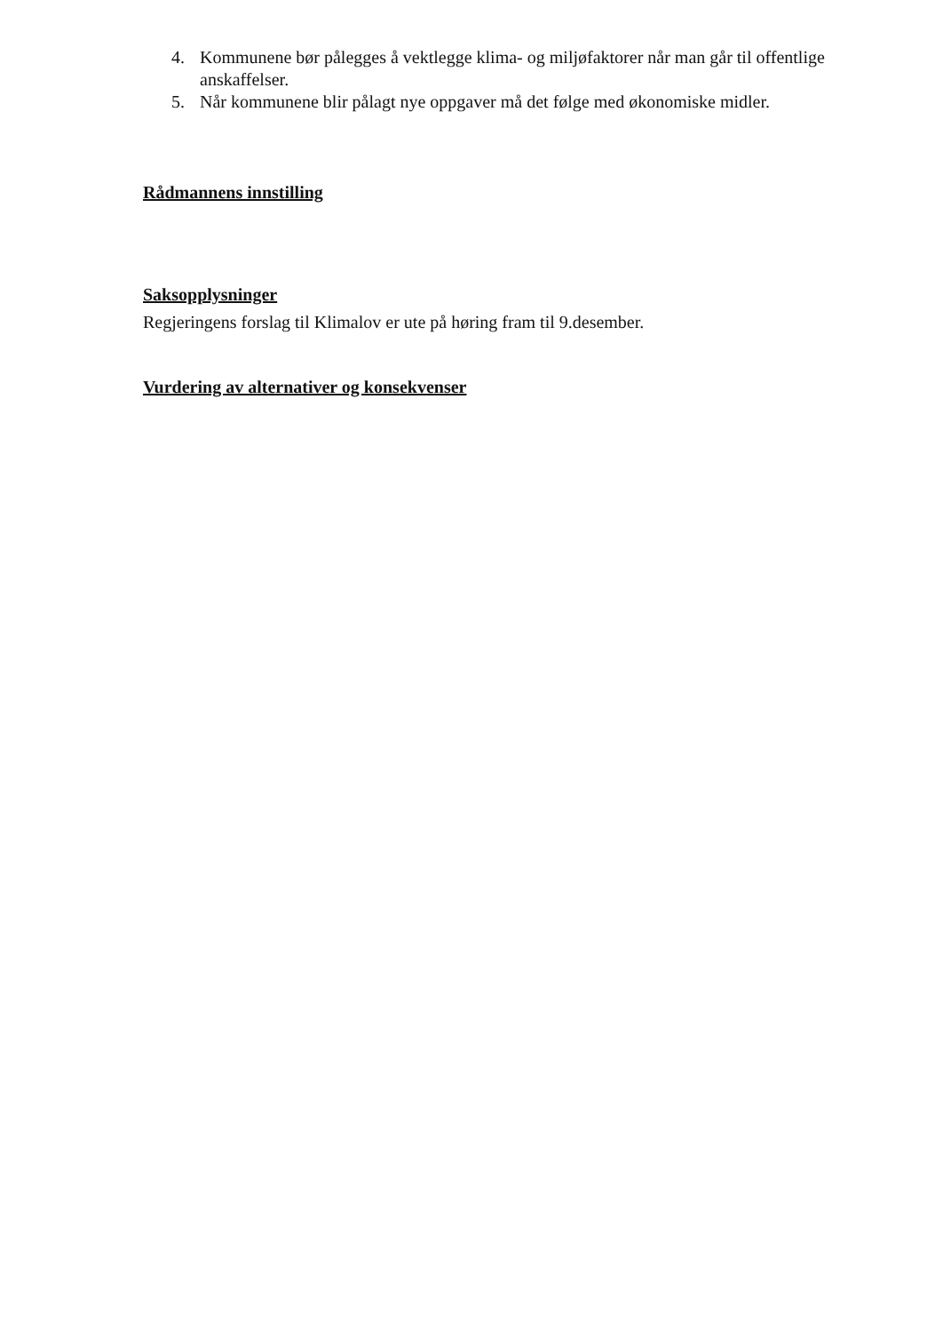4. Kommunene bør pålegges å vektlegge klima- og miljøfaktorer når man går til offentlige anskaffelser.
5. Når kommunene blir pålagt nye oppgaver må det følge med økonomiske midler.
Rådmannens innstilling
Saksopplysninger
Regjeringens forslag til Klimalov er ute på høring fram til 9.desember.
Vurdering av alternativer og konsekvenser